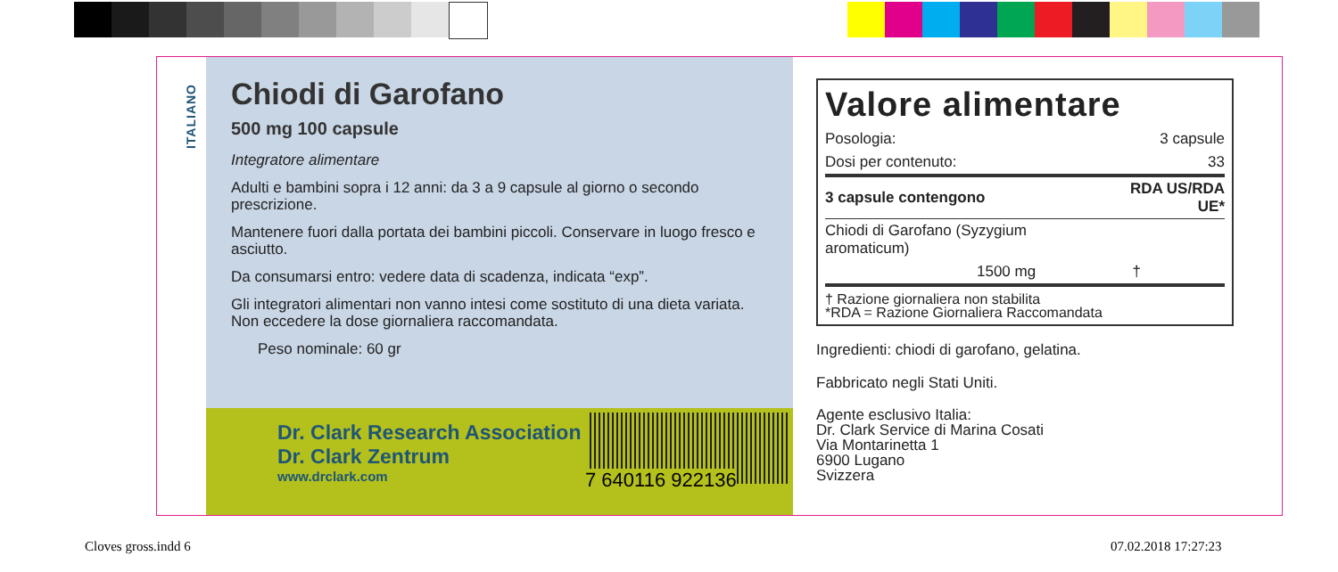ITALIANO
Chiodi di Garofano
500 mg 100 capsule
Integratore alimentare
Adulti e bambini sopra i 12 anni: da 3 a 9 capsule al giorno o secondo prescrizione.
Mantenere fuori dalla portata dei bambini piccoli. Conservare in luogo fresco e asciutto.
Da consumarsi entro: vedere data di scadenza, indicata “exp”.
Gli integratori alimentari non vanno intesi come sostituto di una dieta variata. Non eccedere la dose giornaliera raccomandata.
Peso nominale: 60 gr
Dr. Clark Research Association
Dr. Clark Zentrum
www.drclark.com
7 640116 922136
Valore alimentare
| Posologia: | 3 capsule |
| Dosi per contenuto: | 33 |
| 3 capsule contengono | RDA US/RDA UE* |
| Chiodi di Garofano (Syzygium aromaticum) | |
| 1500 mg | † |
† Razione giornaliera non stabilita
*RDA = Razione Giornaliera Raccomandata
Ingredienti: chiodi di garofano, gelatina.
Fabbricato negli Stati Uniti.
Agente esclusivo Italia:
Dr. Clark Service di Marina Cosati
Via Montarinetta 1
6900 Lugano
Svizzera
Cloves gross.indd 6 07.02.2018 17:27:23